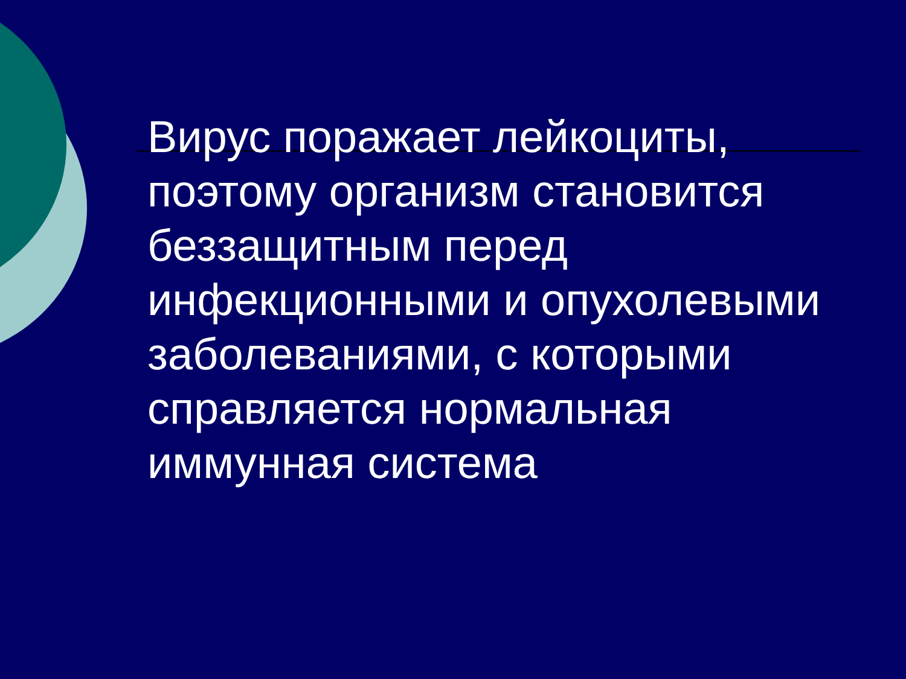Вирус поражает лейкоциты, поэтому организм становится беззащитным перед инфекционными и опухолевыми заболеваниями, с которыми справляется нормальная иммунная система